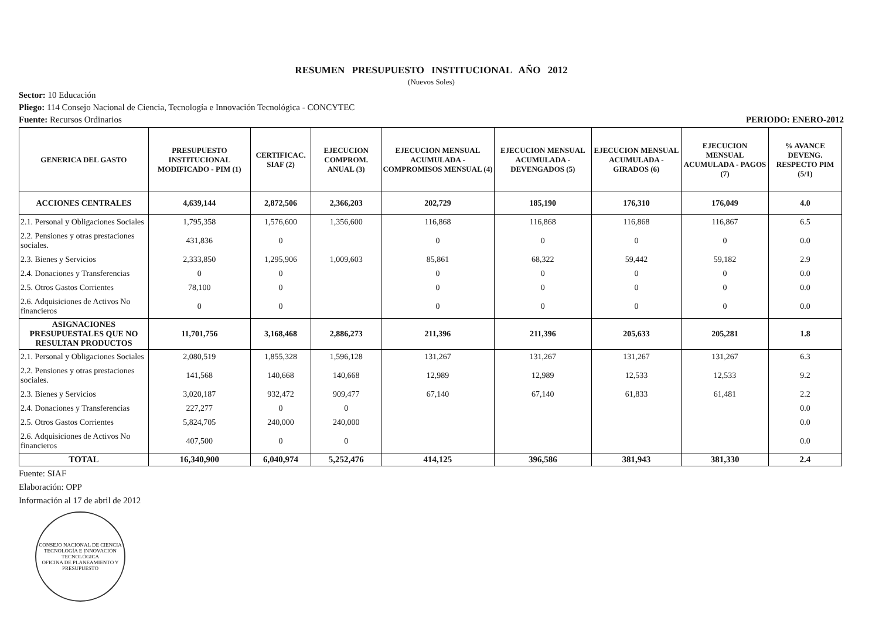RESUMEN PRESUPUESTO INSTITUCIONAL AÑO 2012
(Nuevos Soles)
Sector: 10 Educación
Pliego: 114 Consejo Nacional de Ciencia, Tecnología e Innovación Tecnológica - CONCYTEC
Fuente: Recursos Ordinarios PERIODO: ENERO-2012
| GENERICA DEL GASTO | PRESUPUESTO INSTITUCIONAL MODIFICADO - PIM (1) | CERTIFICAC. SIAF (2) | EJECUCION COMPROM. ANUAL (3) | EJECUCION MENSUAL ACUMULADA - COMPROMISOS MENSUAL (4) | EJECUCION MENSUAL ACUMULADA - DEVENGADOS (5) | EJECUCION MENSUAL ACUMULADA - GIRADOS (6) | EJECUCION MENSUAL ACUMULADA - PAGOS (7) | % AVANCE DEVENG. RESPECTO PIM (5/1) |
| --- | --- | --- | --- | --- | --- | --- | --- | --- |
| ACCIONES CENTRALES | 4,639,144 | 2,872,506 | 2,366,203 | 202,729 | 185,190 | 176,310 | 176,049 | 4.0 |
| 2.1. Personal y Obligaciones Sociales | 1,795,358 | 1,576,600 | 1,356,600 | 116,868 | 116,868 | 116,868 | 116,867 | 6.5 |
| 2.2. Pensiones y otras prestaciones sociales. | 431,836 | 0 | | 0 | 0 | 0 | 0 | 0.0 |
| 2.3. Bienes y Servicios | 2,333,850 | 1,295,906 | 1,009,603 | 85,861 | 68,322 | 59,442 | 59,182 | 2.9 |
| 2.4. Donaciones y Transferencias | 0 | 0 | | 0 | 0 | 0 | 0 | 0.0 |
| 2.5. Otros Gastos Corrientes | 78,100 | 0 | | 0 | 0 | 0 | 0 | 0.0 |
| 2.6. Adquisiciones de Activos No financieros | 0 | 0 | | 0 | 0 | 0 | 0 | 0.0 |
| ASIGNACIONES PRESUPUESTALES QUE NO RESULTAN PRODUCTOS | 11,701,756 | 3,168,468 | 2,886,273 | 211,396 | 211,396 | 205,633 | 205,281 | 1.8 |
| 2.1. Personal y Obligaciones Sociales | 2,080,519 | 1,855,328 | 1,596,128 | 131,267 | 131,267 | 131,267 | 131,267 | 6.3 |
| 2.2. Pensiones y otras prestaciones sociales. | 141,568 | 140,668 | 140,668 | 12,989 | 12,989 | 12,533 | 12,533 | 9.2 |
| 2.3. Bienes y Servicios | 3,020,187 | 932,472 | 909,477 | 67,140 | 67,140 | 61,833 | 61,481 | 2.2 |
| 2.4. Donaciones y Transferencias | 227,277 | 0 | 0 | | | | | 0.0 |
| 2.5. Otros Gastos Corrientes | 5,824,705 | 240,000 | 240,000 | | | | | 0.0 |
| 2.6. Adquisiciones de Activos No financieros | 407,500 | 0 | 0 | | | | | 0.0 |
| TOTAL | 16,340,900 | 6,040,974 | 5,252,476 | 414,125 | 396,586 | 381,943 | 381,330 | 2.4 |
Fuente: SIAF
Elaboración: OPP
Información al 17 de abril de 2012
CONSEJO NACIONAL DE CIENCIA TECNOLOGÍA E INNOVACIÓN TECNOLÓGICA
OFICINA DE PLANEAMIENTO Y PRESUPUESTO